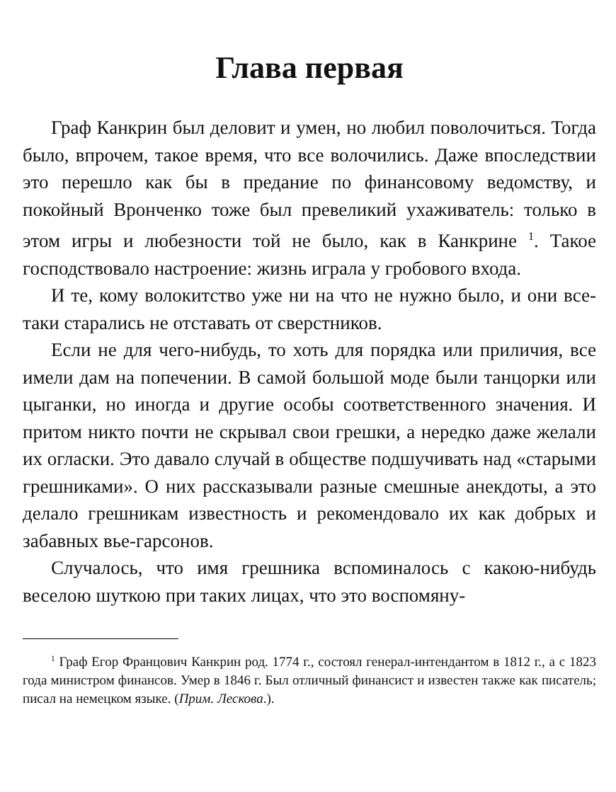Глава первая
Граф Канкрин был деловит и умен, но любил поволочиться. Тогда было, впрочем, такое время, что все волочились. Даже впоследствии это перешло как бы в предание по финансовому ведомству, и покойный Вронченко тоже был превеликий ухаживатель: только в этом игры и любезности той не было, как в Канкрине <sup>1</sup>. Такое господствовало настроение: жизнь играла у гробового входа.
И те, кому волокитство уже ни на что не нужно было, и они все-таки старались не отставать от сверстников.
Если не для чего-нибудь, то хоть для порядка или приличия, все имели дам на попечении. В самой большой моде были танцорки или цыганки, но иногда и другие особы соответственного значения. И притом никто почти не скрывал свои грешки, а нередко даже желали их огласки. Это давало случай в обществе подшучивать над «старыми грешниками». О них рассказывали разные смешные анекдоты, а это делало грешникам известность и рекомендовало их как добрых и забавных вье-гарсонов.
Случалось, что имя грешника вспоминалось с какою-нибудь веселою шуткою при таких лицах, что это воспомяну-
<sup>1</sup> Граф Егор Францович Канкрин род. 1774 г., состоял генерал-интендантом в 1812 г., а с 1823 года министром финансов. Умер в 1846 г. Был отличный финансист и известен также как писатель; писал на немецком языке. (Прим. Лескова.).